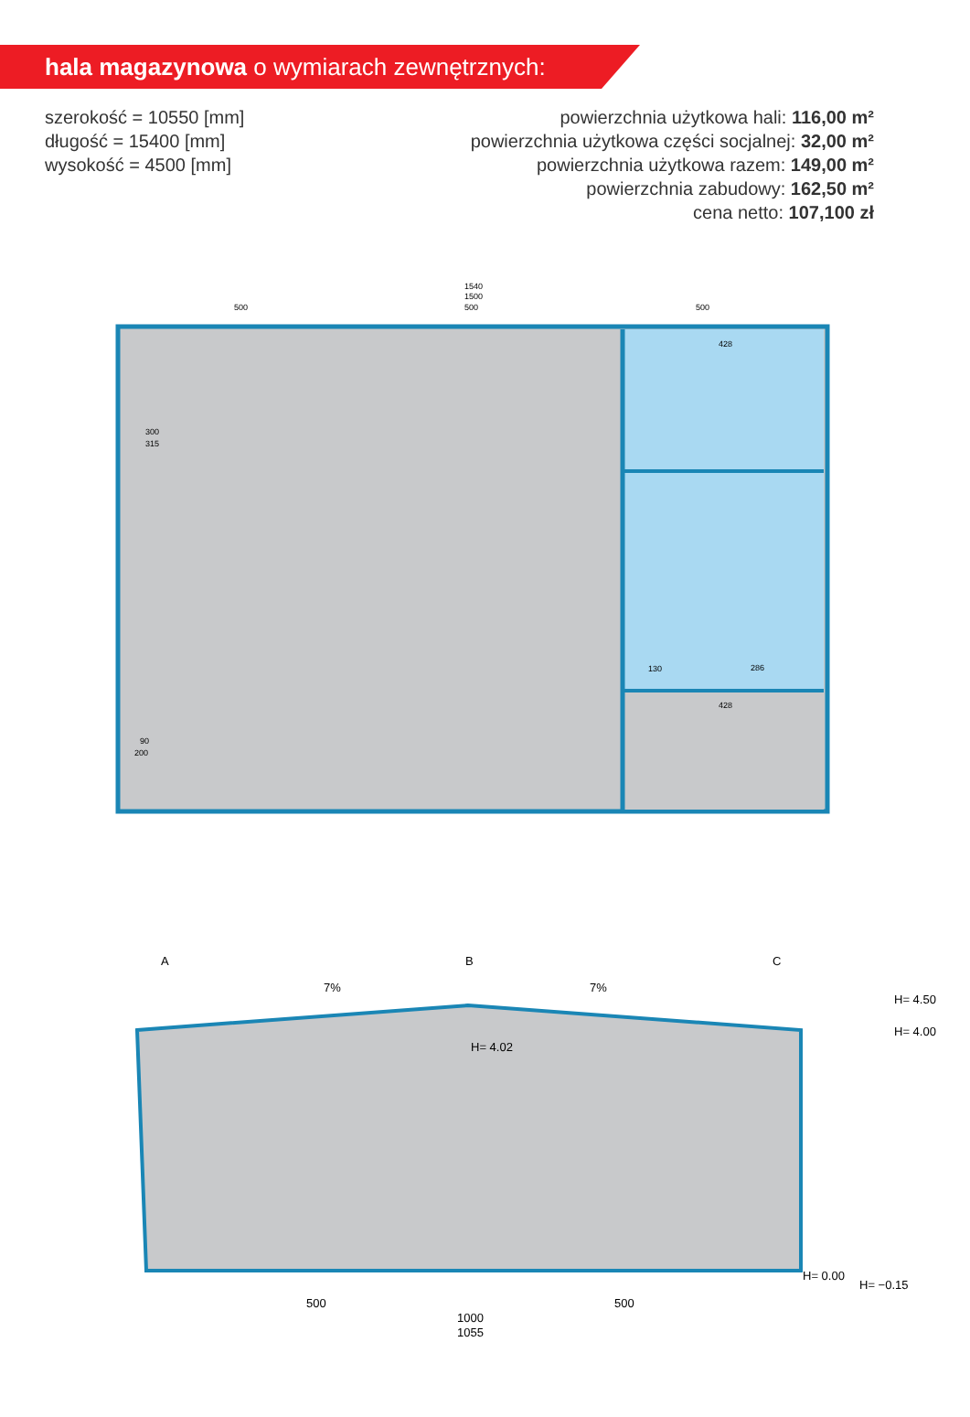hala magazynowa o wymiarach zewnętrznych:
szerokość = 10550 [mm]
długość = 15400 [mm]
wysokość = 4500 [mm]
powierzchnia użytkowa hali: 116,00 m²
powierzchnia użytkowa części socjalnej: 32,00 m²
powierzchnia użytkowa razem: 149,00 m²
powierzchnia zabudowy: 162,50 m²
cena netto: 107,100 zł
1540
1500
500
500
500
300
315
90
200
428
428
286
130
A
B
C
7%
7%
H= 4.50
H= 4.00
H= 4.02
H= 0.00
H= −0.15
500
500
1000
1055